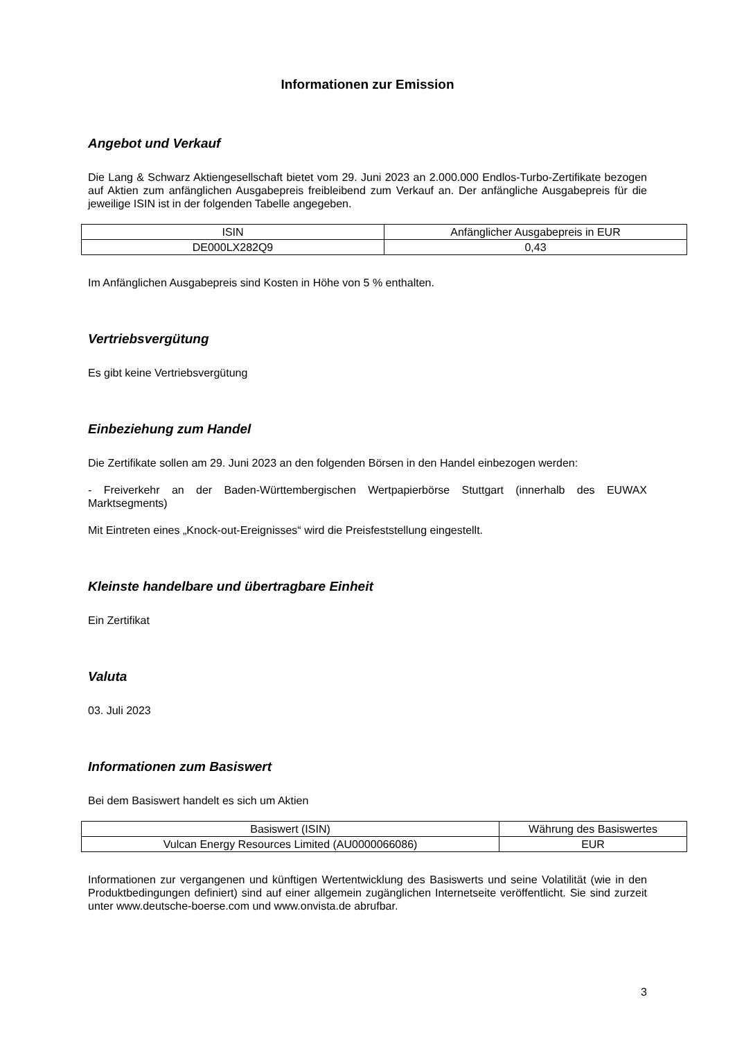Informationen zur Emission
Angebot und Verkauf
Die Lang & Schwarz Aktiengesellschaft bietet vom 29. Juni 2023 an 2.000.000 Endlos-Turbo-Zertifikate bezogen auf Aktien zum anfänglichen Ausgabepreis freibleibend zum Verkauf an. Der anfängliche Ausgabepreis für die jeweilige ISIN ist in der folgenden Tabelle angegeben.
| ISIN | Anfänglicher Ausgabepreis in EUR |
| DE000LX282Q9 | 0,43 |
Im Anfänglichen Ausgabepreis sind Kosten in Höhe von 5 % enthalten.
Vertriebsvergütung
Es gibt keine Vertriebsvergütung
Einbeziehung zum Handel
Die Zertifikate sollen am 29. Juni 2023 an den folgenden Börsen in den Handel einbezogen werden:
- Freiverkehr an der Baden-Württembergischen Wertpapierbörse Stuttgart (innerhalb des EUWAX Marktsegments)
Mit Eintreten eines „Knock-out-Ereignisses“ wird die Preisfeststellung eingestellt.
Kleinste handelbare und übertragbare Einheit
Ein Zertifikat
Valuta
03. Juli 2023
Informationen zum Basiswert
Bei dem Basiswert handelt es sich um Aktien
| Basiswert (ISIN) | Währung des Basiswertes |
| Vulcan Energy Resources Limited (AU0000066086) | EUR |
Informationen zur vergangenen und künftigen Wertentwicklung des Basiswerts und seine Volatilität (wie in den Produktbedingungen definiert) sind auf einer allgemein zugänglichen Internetseite veröffentlicht. Sie sind zurzeit unter www.deutsche-boerse.com und www.onvista.de abrufbar.
3